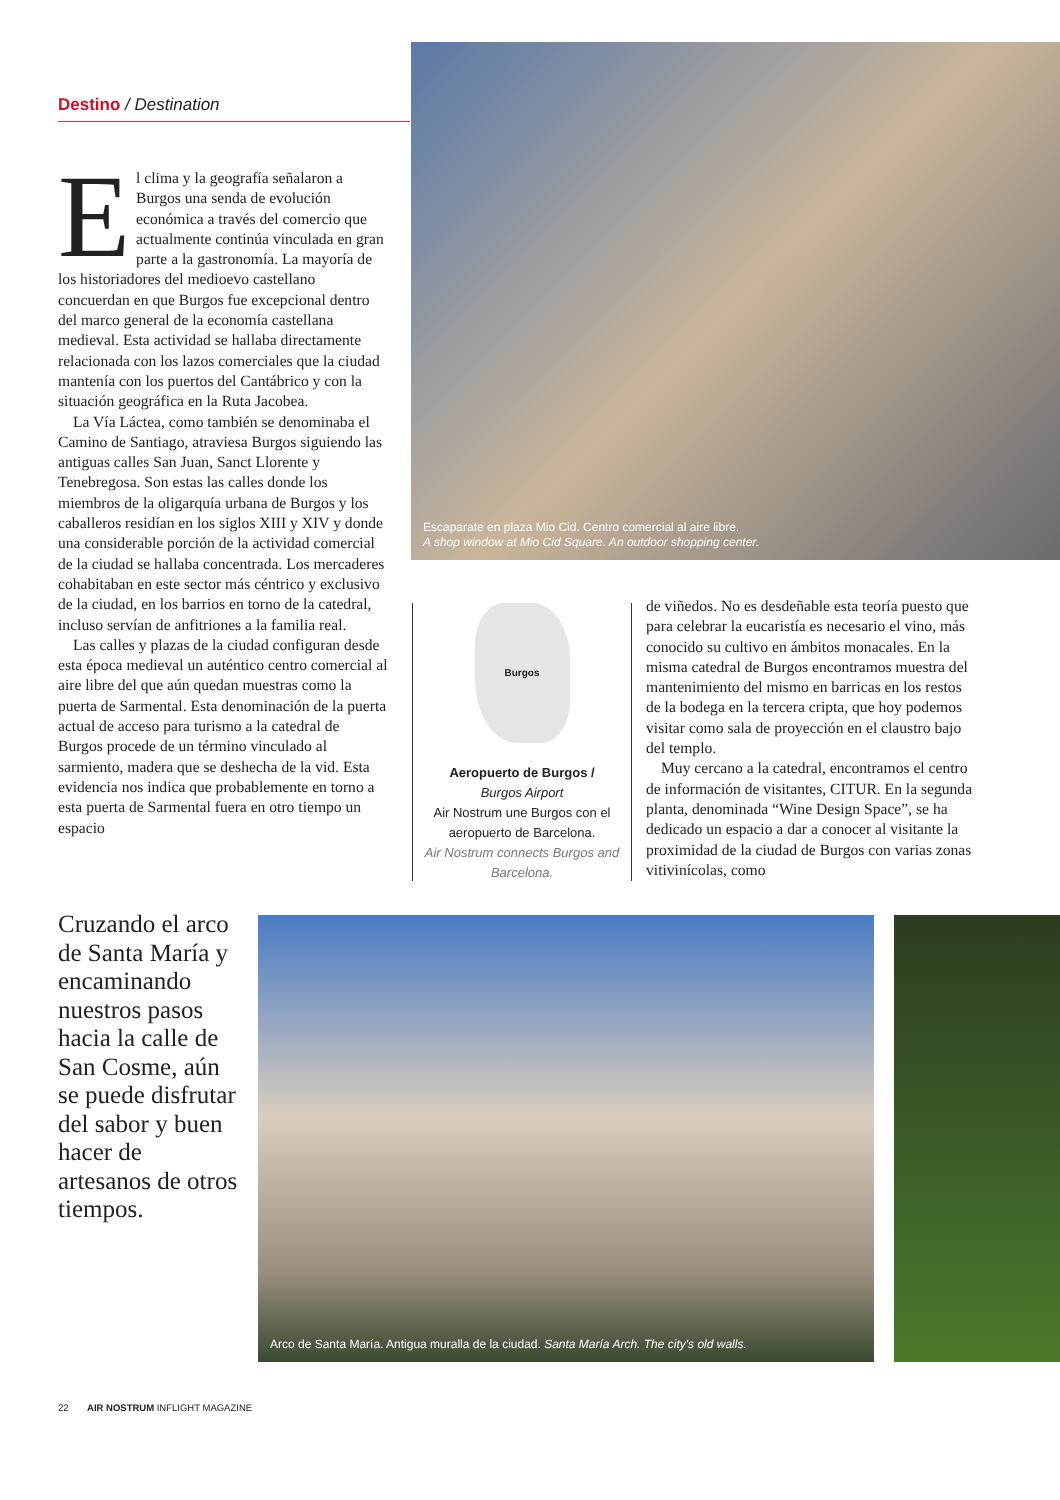Destino / Destination
El clima y la geografía señalaron a Burgos una senda de evolución económica a través del comercio que actualmente continúa vinculada en gran parte a la gastronomía. La mayoría de los historiadores del medioevo castellano concuerdan en que Burgos fue excepcional dentro del marco general de la economía castellana medieval. Esta actividad se hallaba directamente relacionada con los lazos comerciales que la ciudad mantenía con los puertos del Cantábrico y con la situación geográfica en la Ruta Jacobea.
La Vía Láctea, como también se denominaba el Camino de Santiago, atraviesa Burgos siguiendo las antiguas calles San Juan, Sanct Llorente y Tenebregosa. Son estas las calles donde los miembros de la oligarquía urbana de Burgos y los caballeros residían en los siglos XIII y XIV y donde una considerable porción de la actividad comercial de la ciudad se hallaba concentrada. Los mercaderes cohabitaban en este sector más céntrico y exclusivo de la ciudad, en los barrios en torno de la catedral, incluso servían de anfitriones a la familia real.
Las calles y plazas de la ciudad configuran desde esta época medieval un auténtico centro comercial al aire libre del que aún quedan muestras como la puerta de Sarmental. Esta denominación de la puerta actual de acceso para turismo a la catedral de Burgos procede de un término vinculado al sarmiento, madera que se deshecha de la vid. Esta evidencia nos indica que probablemente en torno a esta puerta de Sarmental fuera en otro tiempo un espacio
Escaparate en plaza Mio Cid. Centro comercial al aire libre.
A shop window at Mio Cid Square. An outdoor shopping center.
Burgos
Aeropuerto de Burgos /
Burgos Airport
Air Nostrum une Burgos con el aeropuerto de Barcelona.
Air Nostrum connects Burgos and Barcelona.
de viñedos. No es desdeñable esta teoría puesto que para celebrar la eucaristía es necesario el vino, más conocido su cultivo en ámbitos monacales. En la misma catedral de Burgos encontramos muestra del mantenimiento del mismo en barricas en los restos de la bodega en la tercera cripta, que hoy podemos visitar como sala de proyección en el claustro bajo del templo.
Muy cercano a la catedral, encontramos el centro de información de visitantes, CITUR. En la segunda planta, denominada “Wine Design Space”, se ha dedicado un espacio a dar a conocer al visitante la proximidad de la ciudad de Burgos con varias zonas vitivinícolas, como
Cruzando el arco de Santa María y encaminando nuestros pasos hacia la calle de San Cosme, aún se puede disfrutar del sabor y buen hacer de artesanos de otros tiempos.
Arco de Santa María. Antigua muralla de la ciudad. Santa María Arch. The city's old walls.
22 AIR NOSTRUM INFLIGHT MAGAZINE